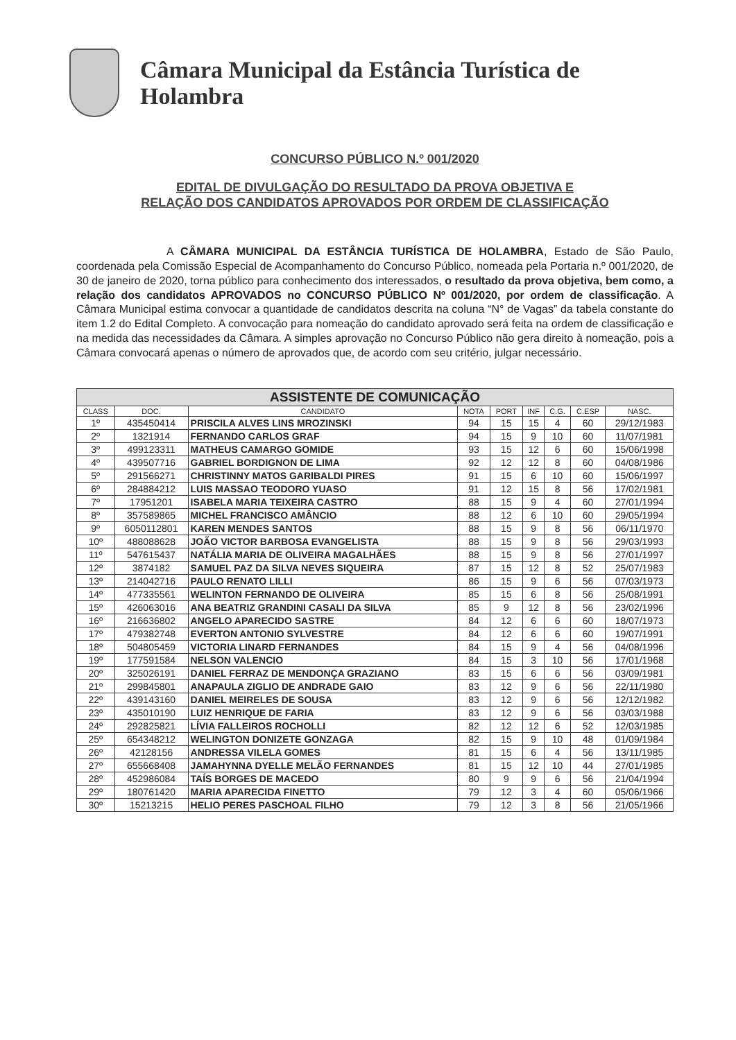Câmara Municipal da Estância Turística de Holambra
CONCURSO PÚBLICO N.º 001/2020
EDITAL DE DIVULGAÇÃO DO RESULTADO DA PROVA OBJETIVA E
RELAÇÃO DOS CANDIDATOS APROVADOS POR ORDEM DE CLASSIFICAÇÃO
A CÂMARA MUNICIPAL DA ESTÂNCIA TURÍSTICA DE HOLAMBRA, Estado de São Paulo, coordenada pela Comissão Especial de Acompanhamento do Concurso Público, nomeada pela Portaria n.º 001/2020, de 30 de janeiro de 2020, torna público para conhecimento dos interessados, o resultado da prova objetiva, bem como, a relação dos candidatos APROVADOS no CONCURSO PÚBLICO Nº 001/2020, por ordem de classificação. A Câmara Municipal estima convocar a quantidade de candidatos descrita na coluna “N° de Vagas” da tabela constante do item 1.2 do Edital Completo. A convocação para nomeação do candidato aprovado será feita na ordem de classificação e na medida das necessidades da Câmara. A simples aprovação no Concurso Público não gera direito à nomeação, pois a Câmara convocará apenas o número de aprovados que, de acordo com seu critério, julgar necessário.
| ASSISTENTE DE COMUNICAÇÃO | | | | | | | | |
| CLASS | DOC. | CANDIDATO | NOTA | PORT | INF | C.G. | C.ESP | NASC. |
| 1º | 435450414 | PRISCILA ALVES LINS MROZINSKI | 94 | 15 | 15 | 4 | 60 | 29/12/1983 |
| 2º | 1321914 | FERNANDO CARLOS GRAF | 94 | 15 | 9 | 10 | 60 | 11/07/1981 |
| 3º | 499123311 | MATHEUS CAMARGO GOMIDE | 93 | 15 | 12 | 6 | 60 | 15/06/1998 |
| 4º | 439507716 | GABRIEL BORDIGNON DE LIMA | 92 | 12 | 12 | 8 | 60 | 04/08/1986 |
| 5º | 291566271 | CHRISTINNY MATOS GARIBALDI PIRES | 91 | 15 | 6 | 10 | 60 | 15/06/1997 |
| 6º | 284884212 | LUIS MASSAO TEODORO YUASO | 91 | 12 | 15 | 8 | 56 | 17/02/1981 |
| 7º | 17951201 | ISABELA MARIA TEIXEIRA CASTRO | 88 | 15 | 9 | 4 | 60 | 27/01/1994 |
| 8º | 357589865 | MICHEL FRANCISCO AMÂNCIO | 88 | 12 | 6 | 10 | 60 | 29/05/1994 |
| 9º | 6050112801 | KAREN MENDES SANTOS | 88 | 15 | 9 | 8 | 56 | 06/11/1970 |
| 10º | 488088628 | JOÃO VICTOR BARBOSA EVANGELISTA | 88 | 15 | 9 | 8 | 56 | 29/03/1993 |
| 11º | 547615437 | NATÁLIA MARIA DE OLIVEIRA MAGALHÃES | 88 | 15 | 9 | 8 | 56 | 27/01/1997 |
| 12º | 3874182 | SAMUEL PAZ DA SILVA NEVES SIQUEIRA | 87 | 15 | 12 | 8 | 52 | 25/07/1983 |
| 13º | 214042716 | PAULO RENATO LILLI | 86 | 15 | 9 | 6 | 56 | 07/03/1973 |
| 14º | 477335561 | WELINTON FERNANDO DE OLIVEIRA | 85 | 15 | 6 | 8 | 56 | 25/08/1991 |
| 15º | 426063016 | ANA BEATRIZ GRANDINI CASALI DA SILVA | 85 | 9 | 12 | 8 | 56 | 23/02/1996 |
| 16º | 216636802 | ANGELO APARECIDO SASTRE | 84 | 12 | 6 | 6 | 60 | 18/07/1973 |
| 17º | 479382748 | EVERTON ANTONIO SYLVESTRE | 84 | 12 | 6 | 6 | 60 | 19/07/1991 |
| 18º | 504805459 | VICTORIA LINARD FERNANDES | 84 | 15 | 9 | 4 | 56 | 04/08/1996 |
| 19º | 177591584 | NELSON VALENCIO | 84 | 15 | 3 | 10 | 56 | 17/01/1968 |
| 20º | 325026191 | DANIEL FERRAZ DE MENDONÇA GRAZIANO | 83 | 15 | 6 | 6 | 56 | 03/09/1981 |
| 21º | 299845801 | ANAPAULA ZIGLIO DE ANDRADE GAIO | 83 | 12 | 9 | 6 | 56 | 22/11/1980 |
| 22º | 439143160 | DANIEL MEIRELES DE SOUSA | 83 | 12 | 9 | 6 | 56 | 12/12/1982 |
| 23º | 435010190 | LUIZ HENRIQUE DE FARIA | 83 | 12 | 9 | 6 | 56 | 03/03/1988 |
| 24º | 292825821 | LÍVIA FALLEIROS ROCHOLLI | 82 | 12 | 12 | 6 | 52 | 12/03/1985 |
| 25º | 654348212 | WELINGTON DONIZETE GONZAGA | 82 | 15 | 9 | 10 | 48 | 01/09/1984 |
| 26º | 42128156 | ANDRESSA VILELA GOMES | 81 | 15 | 6 | 4 | 56 | 13/11/1985 |
| 27º | 655668408 | JAMAHYNNA DYELLE MELÃO FERNANDES | 81 | 15 | 12 | 10 | 44 | 27/01/1985 |
| 28º | 452986084 | TAÍS BORGES DE MACEDO | 80 | 9 | 9 | 6 | 56 | 21/04/1994 |
| 29º | 180761420 | MARIA APARECIDA FINETTO | 79 | 12 | 3 | 4 | 60 | 05/06/1966 |
| 30º | 15213215 | HELIO PERES PASCHOAL FILHO | 79 | 12 | 3 | 8 | 56 | 21/05/1966 |